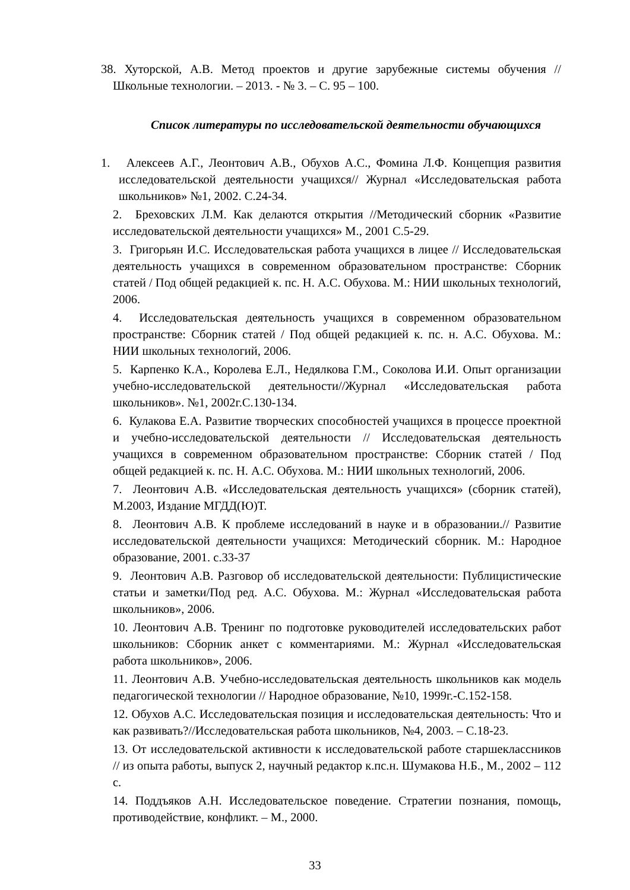38. Хуторской, А.В. Метод проектов и другие зарубежные системы обучения // Школьные технологии. – 2013. - № 3. – С. 95 – 100.
Список литературы по исследовательской деятельности обучающихся
1. Алексеев А.Г., Леонтович А.В., Обухов А.С., Фомина Л.Ф. Концепция развития исследовательской деятельности учащихся// Журнал «Исследовательская работа школьников» №1, 2002. С.24-34.
2. Бреховских Л.М. Как делаются открытия //Методический сборник «Развитие исследовательской деятельности учащихся» М., 2001 С.5-29.
3. Григорьян И.С. Исследовательская работа учащихся в лицее // Исследовательская деятельность учащихся в современном образовательном пространстве: Сборник статей / Под общей редакцией к. пс. Н. А.С. Обухова. М.: НИИ школьных технологий, 2006.
4. Исследовательская деятельность учащихся в современном образовательном пространстве: Сборник статей / Под общей редакцией к. пс. н. А.С. Обухова. М.: НИИ школьных технологий, 2006.
5. Карпенко К.А., Королева Е.Л., Недялкова Г.М., Соколова И.И. Опыт организации учебно-исследовательской деятельности//Журнал «Исследовательская работа школьников». №1, 2002г.С.130-134.
6. Кулакова Е.А. Развитие творческих способностей учащихся в процессе проектной и учебно-исследовательской деятельности // Исследовательская деятельность учащихся в современном образовательном пространстве: Сборник статей / Под общей редакцией к. пс. Н. А.С. Обухова. М.: НИИ школьных технологий, 2006.
7. Леонтович А.В. «Исследовательская деятельность учащихся» (сборник статей), М.2003, Издание МГДД(Ю)Т.
8. Леонтович А.В. К проблеме исследований в науке и в образовании.// Развитие исследовательской деятельности учащихся: Методический сборник. М.: Народное образование, 2001. с.33-37
9. Леонтович А.В. Разговор об исследовательской деятельности: Публицистические статьи и заметки/Под ред. А.С. Обухова. М.: Журнал «Исследовательская работа школьников», 2006.
10. Леонтович А.В. Тренинг по подготовке руководителей исследовательских работ школьников: Сборник анкет с комментариями. М.: Журнал «Исследовательская работа школьников», 2006.
11. Леонтович А.В. Учебно-исследовательская деятельность школьников как модель педагогической технологии // Народное образование, №10, 1999г.-С.152-158.
12. Обухов А.С. Исследовательская позиция и исследовательская деятельность: Что и как развивать?//Исследовательская работа школьников, №4, 2003. – С.18-23.
13. От исследовательской активности к исследовательской работе старшеклассников // из опыта работы, выпуск 2, научный редактор к.пс.н. Шумакова Н.Б., М., 2002 – 112 с.
14. Поддъяков А.Н. Исследовательское поведение. Стратегии познания, помощь, противодействие, конфликт. – М., 2000.
33